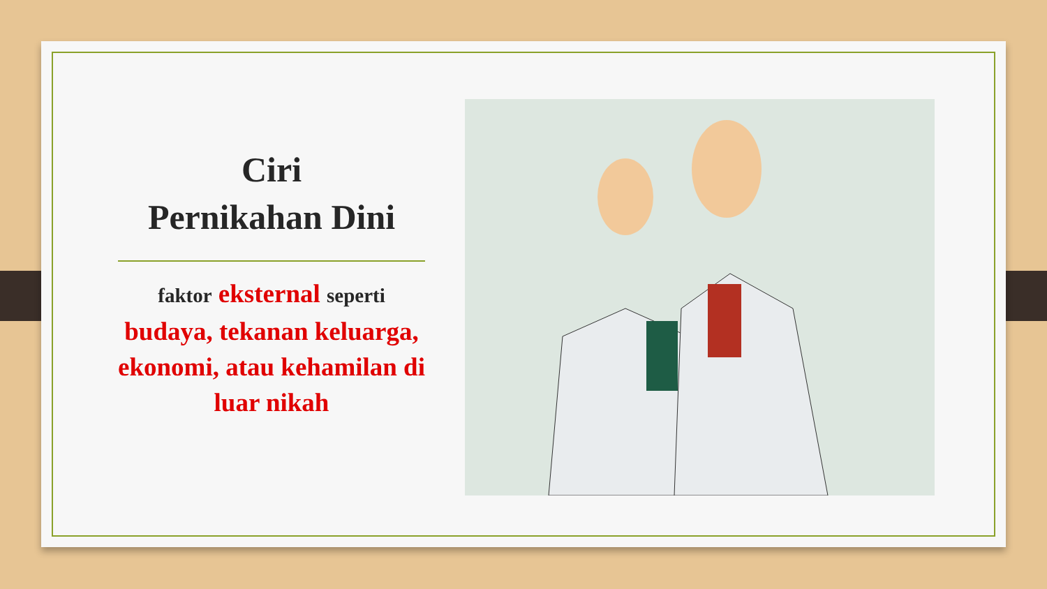Ciri
Pernikahan Dini
faktor eksternal seperti budaya, tekanan keluarga, ekonomi, atau kehamilan di luar nikah